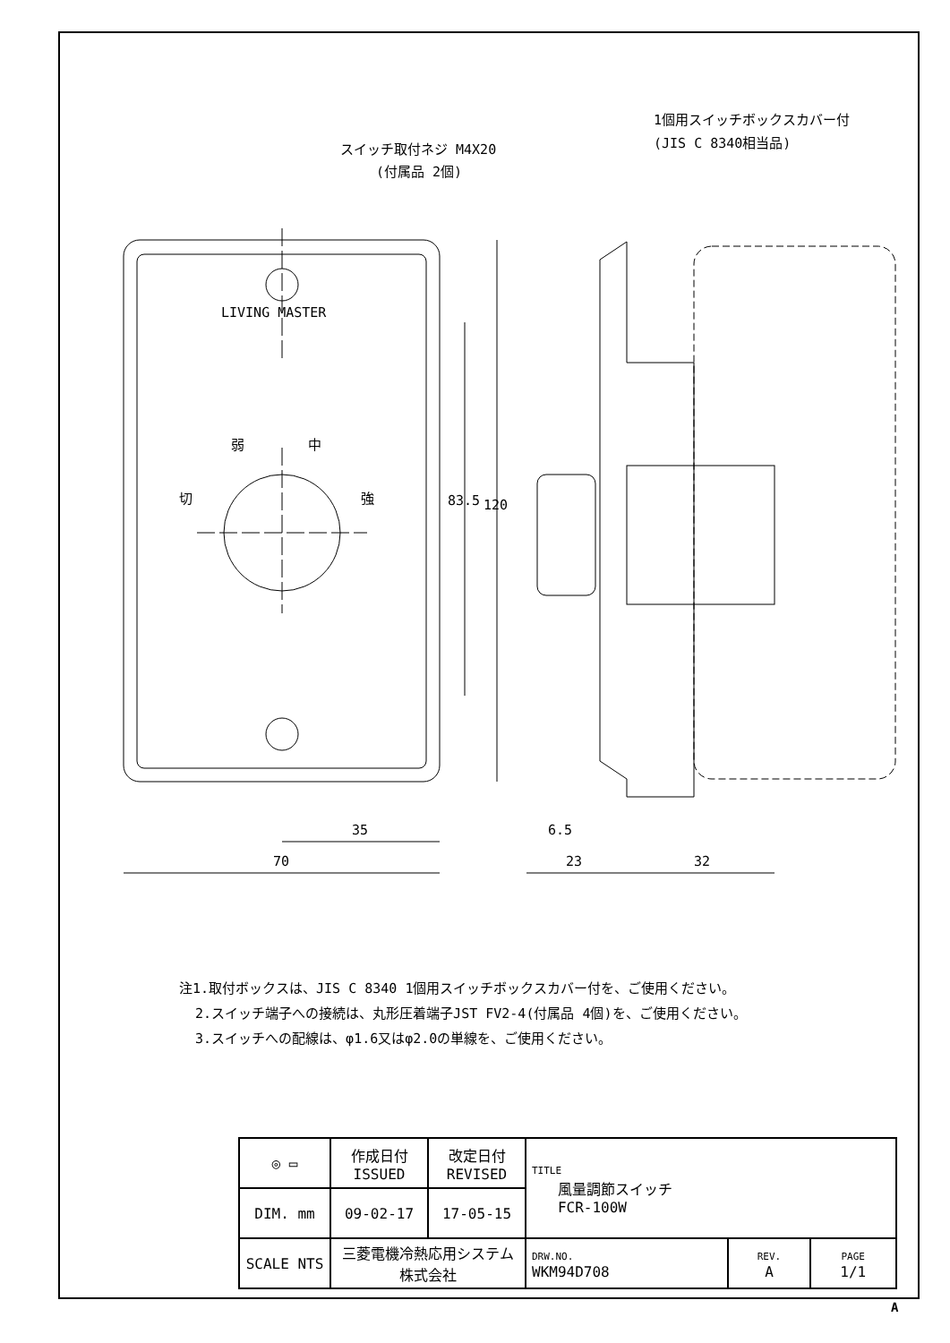スイッチ取付ネジ M4X20
(付属品 2個)
1個用スイッチボックスカバー付
(JIS C 8340相当品)
LIVING MASTER
弱 中
切 強 83.5 120
35
70
6.5
23 32
注1.取付ボックスは、JIS C 8340 1個用スイッチボックスカバー付を、ご使用ください。
2.スイッチ端子への接続は、丸形圧着端子JST FV2-4(付属品 4個)を、ご使用ください。
3.スイッチへの配線は、φ1.6又はφ2.0の単線を、ご使用ください。
| ◎ ▭ | 作成日付 ISSUED | 改定日付 REVISED | TITLE 風量調節スイッチ FCR-100W | | |
| DIM. mm | 09-02-17 | 17-05-15 | | | |
| SCALE NTS | 三菱電機冷熱応用システム株式会社 | | DRW.NO. WKM94D708 | REV. A | PAGE 1/1 |
A